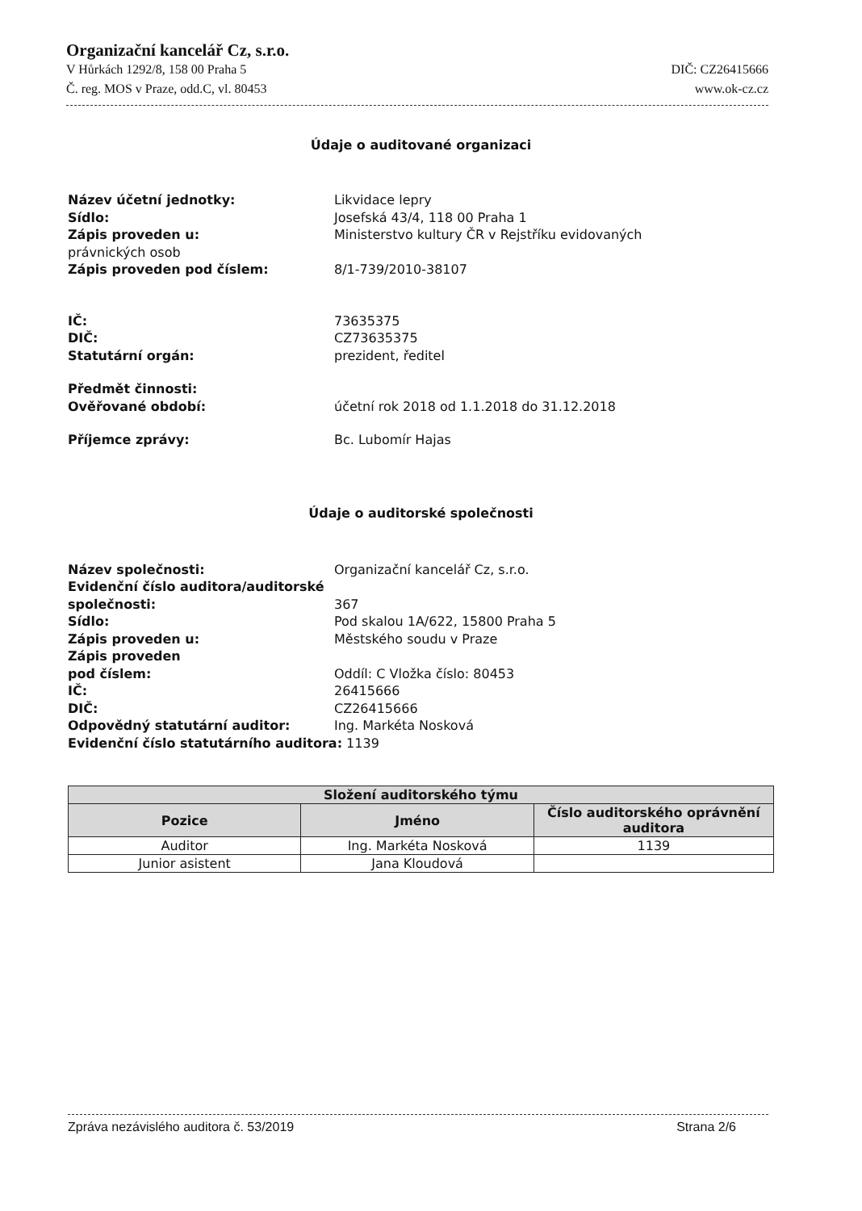Organizační kancelář Cz, s.r.o.
V Hůrkách 1292/8, 158 00 Praha 5 DIČ: CZ26415666
Č. reg. MOS v Praze, odd.C, vl. 80453 www.ok-cz.cz
Údaje o auditované organizaci
Název účetní jednotky: Likvidace lepry Sídlo: Josefská 43/4, 118 00 Praha 1 Zápis proveden u: Ministerstvo kultury ČR v Rejstříku evidovaných právnických osob Zápis proveden pod číslem: 8/1-739/2010-38107
IČ: 73635375 DIČ: CZ73635375 Statutární orgán: prezident, ředitel
Předmět činnosti: Ověřované období: účetní rok 2018 od 1.1.2018 do 31.12.2018
Příjemce zprávy: Bc. Lubomír Hajas
Údaje o auditorské společnosti
Název společnosti: Organizační kancelář Cz, s.r.o. Evidenční číslo auditora/auditorské společnosti: 367 Sídlo: Pod skalou 1A/622, 15800 Praha 5 Zápis proveden u: Městského soudu v Praze Zápis proveden pod číslem: Oddíl: C Vložka číslo: 80453 IČ: 26415666 DIČ: CZ26415666 Odpovědný statutární auditor: Ing. Markéta Nosková Evidenční číslo statutárního auditora: 1139
| Složení auditorského týmu | | |
| --- | --- | --- |
| Pozice | Jméno | Číslo auditorského oprávnění auditora |
| Auditor | Ing. Markéta Nosková | 1139 |
| Junior asistent | Jana Kloudová | |
Zpráva nezávislého auditora č. 53/2019 Strana 2/6